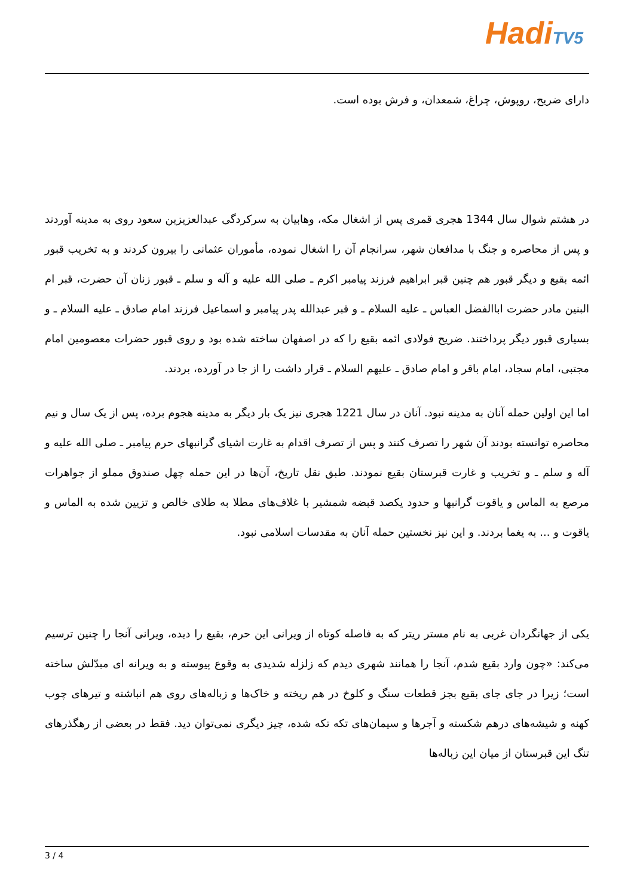Hadi TV5
دارای ضریح، روپوش، چراغ، شمعدان، و فرش بوده است.
در هشتم شوال سال 1344 هجری قمری پس از اشغال مکه، وهابیان به سرکردگی عبدالعزیزبن سعود روی به مدینه آوردند و پس از محاصره و جنگ با مدافعان شهر، سرانجام آن را اشغال نموده، مأموران عثمانی را بیرون کردند و به تخریب قبور ائمه بقیع و دیگر قبور هم چنین قبر ابراهیم فرزند پیامبر اکرم ـ صلی الله علیه و آله و سلم ـ قبور زنان آن حضرت، قبر ام البنین مادر حضرت اباالفضل العباس ـ علیه السلام ـ و قبر عبدالله پدر پیامبر و اسماعیل فرزند امام صادق ـ علیه السلام ـ و بسیاری قبور دیگر پرداختند. ضریح فولادی ائمه بقیع را که در اصفهان ساخته شده بود و روی قبور حضرات معصومین امام مجتبی، امام سجاد، امام باقر و امام صادق ـ علیهم السلام ـ قرار داشت را از جا در آورده، بردند.
اما این اولین حمله آنان به مدینه نبود. آنان در سال 1221 هجری نیز یک بار دیگر به مدینه هجوم برده، پس از یک سال و نیم محاصره توانسته بودند آن شهر را تصرف کنند و پس از تصرف اقدام به غارت اشیای گرانبهای حرم پیامبر ـ صلی الله علیه و آله و سلم ـ و تخریب و غارت قبرستان بقیع نمودند. طبق نقل تاریخ، آن‌ها در این حمله چهل صندوق مملو از جواهرات مرصع به الماس و یاقوت گرانبها و حدود یکصد قبضه شمشیر با غلاف‌های مطلا به طلای خالص و تزیین شده به الماس و یاقوت و ... به یغما بردند. و این نیز نخستین حمله آنان به مقدسات اسلامی نبود.
یکی از جهانگردان غربی به نام مستر ریتر که به فاصله کوتاه از ویرانی این حرم، بقیع را دیده، ویرانی آنجا را چنین ترسیم می‌کند: «چون وارد بقیع شدم، آنجا را همانند شهری دیدم که زلزله شدیدی به وقوع پیوسته و به ویرانه ای مبدّلش ساخته است؛ زیرا در جای جای بقیع بجز قطعات سنگ و کلوخ در هم ریخته و خاک‌ها و زباله‌های روی هم انباشته و تیرهای چوب کهنه و شیشه‌های درهم شکسته و آجرها و سیمان‌های تکه تکه شده، چیز دیگری نمی‌توان دید. فقط در بعضی از رهگذرهای تنگ این قبرستان از میان این زباله‌ها
3 / 4